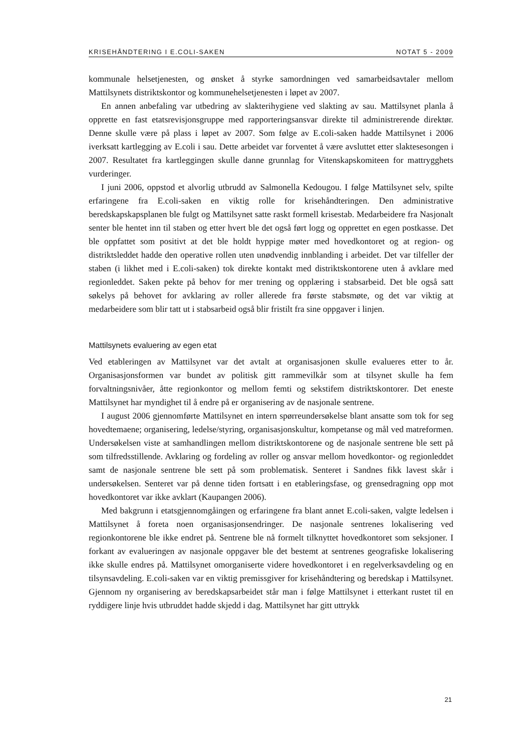KRISEHÅNDTERING I E.COLI-SAKEN NOTAT 5 - 2009
kommunale helsetjenesten, og ønsket å styrke samordningen ved samarbeidsavtaler mellom Mattilsynets distriktskontor og kommunehelsetjenesten i løpet av 2007.
En annen anbefaling var utbedring av slakterihygiene ved slakting av sau. Mattilsynet planla å opprette en fast etatsrevisjonsgruppe med rapporteringsansvar direkte til administrerende direktør. Denne skulle være på plass i løpet av 2007. Som følge av E.coli-saken hadde Mattilsynet i 2006 iverksatt kartlegging av E.coli i sau. Dette arbeidet var forventet å være avsluttet etter slaktesesongen i 2007. Resultatet fra kartleggingen skulle danne grunnlag for Vitenskapskomiteen for mattrygghets vurderinger.
I juni 2006, oppstod et alvorlig utbrudd av Salmonella Kedougou. I følge Mattilsynet selv, spilte erfaringene fra E.coli-saken en viktig rolle for krisehåndteringen. Den administrative beredskapskapsplanen ble fulgt og Mattilsynet satte raskt formell krisestab. Medarbeidere fra Nasjonalt senter ble hentet inn til staben og etter hvert ble det også ført logg og opprettet en egen postkasse. Det ble oppfattet som positivt at det ble holdt hyppige møter med hovedkontoret og at region- og distriktsleddet hadde den operative rollen uten unødvendig innblanding i arbeidet. Det var tilfeller der staben (i likhet med i E.coli-saken) tok direkte kontakt med distriktskontorene uten å avklare med regionleddet. Saken pekte på behov for mer trening og opplæring i stabsarbeid. Det ble også satt søkelys på behovet for avklaring av roller allerede fra første stabsmøte, og det var viktig at medarbeidere som blir tatt ut i stabsarbeid også blir fristilt fra sine oppgaver i linjen.
Mattilsynets evaluering av egen etat
Ved etableringen av Mattilsynet var det avtalt at organisasjonen skulle evalueres etter to år. Organisasjonsformen var bundet av politisk gitt rammevilkår som at tilsynet skulle ha fem forvaltningsnivåer, åtte regionkontor og mellom femti og sekstifem distriktskontorer. Det eneste Mattilsynet har myndighet til å endre på er organisering av de nasjonale sentrene.
I august 2006 gjennomførte Mattilsynet en intern spørreundersøkelse blant ansatte som tok for seg hovedtemaene; organisering, ledelse/styring, organisasjonskultur, kompetanse og mål ved matreformen. Undersøkelsen viste at samhandlingen mellom distriktskontorene og de nasjonale sentrene ble sett på som tilfredsstillende. Avklaring og fordeling av roller og ansvar mellom hovedkontor- og regionleddet samt de nasjonale sentrene ble sett på som problematisk. Senteret i Sandnes fikk lavest skår i undersøkelsen. Senteret var på denne tiden fortsatt i en etableringsfase, og grensedragning opp mot hovedkontoret var ikke avklart (Kaupangen 2006).
Med bakgrunn i etatsgjennomgåingen og erfaringene fra blant annet E.coli-saken, valgte ledelsen i Mattilsynet å foreta noen organisasjonsendringer. De nasjonale sentrenes lokalisering ved regionkontorene ble ikke endret på. Sentrene ble nå formelt tilknyttet hovedkontoret som seksjoner. I forkant av evalueringen av nasjonale oppgaver ble det bestemt at sentrenes geografiske lokalisering ikke skulle endres på. Mattilsynet omorganiserte videre hovedkontoret i en regelverksavdeling og en tilsynsavdeling. E.coli-saken var en viktig premissgiver for krisehåndtering og beredskap i Mattilsynet. Gjennom ny organisering av beredskapsarbeidet står man i følge Mattilsynet i etterkant rustet til en ryddigere linje hvis utbruddet hadde skjedd i dag. Mattilsynet har gitt uttrykk
21